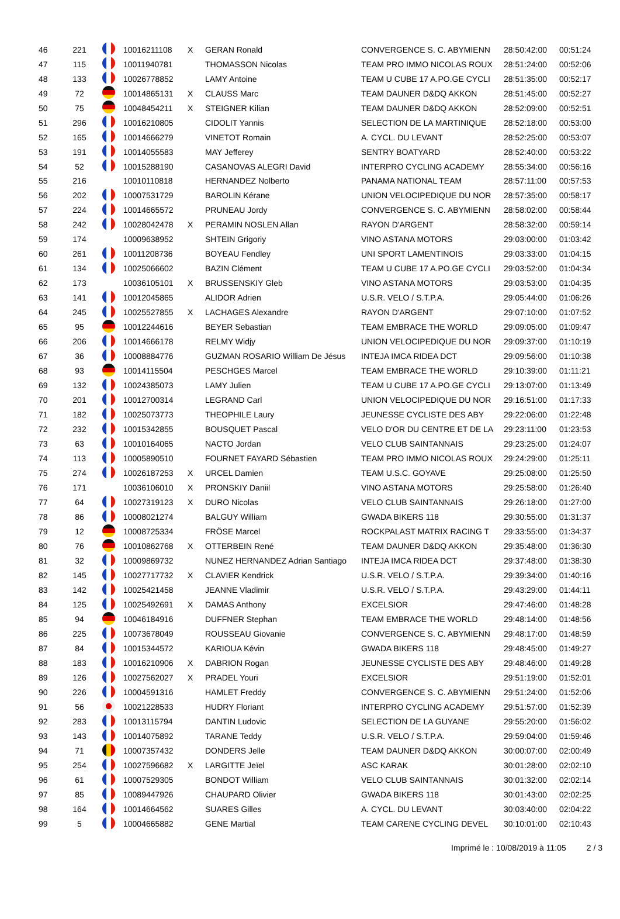| 46 | 221 | | 10016211108 | X | GERAN Ronald | CONVERGENCE S. C. ABYMIENN | 28:50:42:00 | 00:51:24 |
| 47 | 115 | | 10011940781 | | THOMASSON Nicolas | TEAM PRO IMMO NICOLAS ROUX | 28:51:24:00 | 00:52:06 |
| 48 | 133 | | 10026778852 | | LAMY Antoine | TEAM U CUBE 17 A.PO.GE CYCLI | 28:51:35:00 | 00:52:17 |
| 49 | 72 | | 10014865131 | X | CLAUSS Marc | TEAM DAUNER D&DQ AKKON | 28:51:45:00 | 00:52:27 |
| 50 | 75 | | 10048454211 | X | STEIGNER Kilian | TEAM DAUNER D&DQ AKKON | 28:52:09:00 | 00:52:51 |
| 51 | 296 | | 10016210805 | | CIDOLIT Yannis | SELECTION DE LA MARTINIQUE | 28:52:18:00 | 00:53:00 |
| 52 | 165 | | 10014666279 | | VINETOT Romain | A. CYCL. DU LEVANT | 28:52:25:00 | 00:53:07 |
| 53 | 191 | | 10014055583 | | MAY Jefferey | SENTRY BOATYARD | 28:52:40:00 | 00:53:22 |
| 54 | 52 | | 10015288190 | | CASANOVAS ALEGRI David | INTERPRO CYCLING ACADEMY | 28:55:34:00 | 00:56:16 |
| 55 | 216 | | 10010110818 | | HERNANDEZ Nolberto | PANAMA NATIONAL TEAM | 28:57:11:00 | 00:57:53 |
| 56 | 202 | | 10007531729 | | BAROLIN Kérane | UNION VELOCIPEDIQUE DU NOR | 28:57:35:00 | 00:58:17 |
| 57 | 224 | | 10014665572 | | PRUNEAU Jordy | CONVERGENCE S. C. ABYMIENN | 28:58:02:00 | 00:58:44 |
| 58 | 242 | | 10028042478 | X | PERAMIN NOSLEN Allan | RAYON D'ARGENT | 28:58:32:00 | 00:59:14 |
| 59 | 174 | | 10009638952 | | SHTEIN Grigoriy | VINO ASTANA MOTORS | 29:03:00:00 | 01:03:42 |
| 60 | 261 | | 10011208736 | | BOYEAU Fendley | UNI SPORT LAMENTINOIS | 29:03:33:00 | 01:04:15 |
| 61 | 134 | | 10025066602 | | BAZIN Clément | TEAM U CUBE 17 A.PO.GE CYCLI | 29:03:52:00 | 01:04:34 |
| 62 | 173 | | 10036105101 | X | BRUSSENSKIY Gleb | VINO ASTANA MOTORS | 29:03:53:00 | 01:04:35 |
| 63 | 141 | | 10012045865 | | ALIDOR Adrien | U.S.R. VELO / S.T.P.A. | 29:05:44:00 | 01:06:26 |
| 64 | 245 | | 10025527855 | X | LACHAGES Alexandre | RAYON D'ARGENT | 29:07:10:00 | 01:07:52 |
| 65 | 95 | | 10012244616 | | BEYER Sebastian | TEAM EMBRACE THE WORLD | 29:09:05:00 | 01:09:47 |
| 66 | 206 | | 10014666178 | | RELMY Widjy | UNION VELOCIPEDIQUE DU NOR | 29:09:37:00 | 01:10:19 |
| 67 | 36 | | 10008884776 | | GUZMAN ROSARIO William De Jésus | INTEJA IMCA RIDEA DCT | 29:09:56:00 | 01:10:38 |
| 68 | 93 | | 10014115504 | | PESCHGES Marcel | TEAM EMBRACE THE WORLD | 29:10:39:00 | 01:11:21 |
| 69 | 132 | | 10024385073 | | LAMY Julien | TEAM U CUBE 17 A.PO.GE CYCLI | 29:13:07:00 | 01:13:49 |
| 70 | 201 | | 10012700314 | | LEGRAND Carl | UNION VELOCIPEDIQUE DU NOR | 29:16:51:00 | 01:17:33 |
| 71 | 182 | | 10025073773 | | THEOPHILE Laury | JEUNESSE CYCLISTE DES ABY | 29:22:06:00 | 01:22:48 |
| 72 | 232 | | 10015342855 | | BOUSQUET Pascal | VELO D'OR DU CENTRE ET DE LA | 29:23:11:00 | 01:23:53 |
| 73 | 63 | | 10010164065 | | NACTO Jordan | VELO CLUB SAINTANNAIS | 29:23:25:00 | 01:24:07 |
| 74 | 113 | | 10005890510 | | FOURNET FAYARD Sébastien | TEAM PRO IMMO NICOLAS ROUX | 29:24:29:00 | 01:25:11 |
| 75 | 274 | | 10026187253 | X | URCEL Damien | TEAM U.S.C. GOYAVE | 29:25:08:00 | 01:25:50 |
| 76 | 171 | | 10036106010 | X | PRONSKIY Daniil | VINO ASTANA MOTORS | 29:25:58:00 | 01:26:40 |
| 77 | 64 | | 10027319123 | X | DURO Nicolas | VELO CLUB SAINTANNAIS | 29:26:18:00 | 01:27:00 |
| 78 | 86 | | 10008021274 | | BALGUY William | GWADA BIKERS 118 | 29:30:55:00 | 01:31:37 |
| 79 | 12 | | 10008725334 | | FRÖSE Marcel | ROCKPALAST MATRIX RACING T | 29:33:55:00 | 01:34:37 |
| 80 | 76 | | 10010862768 | X | OTTERBEIN René | TEAM DAUNER D&DQ AKKON | 29:35:48:00 | 01:36:30 |
| 81 | 32 | | 10009869732 | | NUNEZ HERNANDEZ Adrian Santiago | INTEJA IMCA RIDEA DCT | 29:37:48:00 | 01:38:30 |
| 82 | 145 | | 10027717732 | X | CLAVIER Kendrick | U.S.R. VELO / S.T.P.A. | 29:39:34:00 | 01:40:16 |
| 83 | 142 | | 10025421458 | | JEANNE Vladimir | U.S.R. VELO / S.T.P.A. | 29:43:29:00 | 01:44:11 |
| 84 | 125 | | 10025492691 | X | DAMAS Anthony | EXCELSIOR | 29:47:46:00 | 01:48:28 |
| 85 | 94 | | 10046184916 | | DUFFNER Stephan | TEAM EMBRACE THE WORLD | 29:48:14:00 | 01:48:56 |
| 86 | 225 | | 10073678049 | | ROUSSEAU Giovanie | CONVERGENCE S. C. ABYMIENN | 29:48:17:00 | 01:48:59 |
| 87 | 84 | | 10015344572 | | KARIOUA Kévin | GWADA BIKERS 118 | 29:48:45:00 | 01:49:27 |
| 88 | 183 | | 10016210906 | X | DABRION Rogan | JEUNESSE CYCLISTE DES ABY | 29:48:46:00 | 01:49:28 |
| 89 | 126 | | 10027562027 | X | PRADEL Youri | EXCELSIOR | 29:51:19:00 | 01:52:01 |
| 90 | 226 | | 10004591316 | | HAMLET Freddy | CONVERGENCE S. C. ABYMIENN | 29:51:24:00 | 01:52:06 |
| 91 | 56 | | 10021228533 | | HUDRY Floriant | INTERPRO CYCLING ACADEMY | 29:51:57:00 | 01:52:39 |
| 92 | 283 | | 10013115794 | | DANTIN Ludovic | SELECTION DE LA GUYANE | 29:55:20:00 | 01:56:02 |
| 93 | 143 | | 10014075892 | | TARANE Teddy | U.S.R. VELO / S.T.P.A. | 29:59:04:00 | 01:59:46 |
| 94 | 71 | | 10007357432 | | DONDERS Jelle | TEAM DAUNER D&DQ AKKON | 30:00:07:00 | 02:00:49 |
| 95 | 254 | | 10027596682 | X | LARGITTE Jeïel | ASC KARAK | 30:01:28:00 | 02:02:10 |
| 96 | 61 | | 10007529305 | | BONDOT William | VELO CLUB SAINTANNAIS | 30:01:32:00 | 02:02:14 |
| 97 | 85 | | 10089447926 | | CHAUPARD Olivier | GWADA BIKERS 118 | 30:01:43:00 | 02:02:25 |
| 98 | 164 | | 10014664562 | | SUARES Gilles | A. CYCL. DU LEVANT | 30:03:40:00 | 02:04:22 |
| 99 | 5 | | 10004665882 | | GENE Martial | TEAM CARENE CYCLING DEVEL | 30:10:01:00 | 02:10:43 |
Imprimé le : 10/08/2019 à 11:05 2 / 3